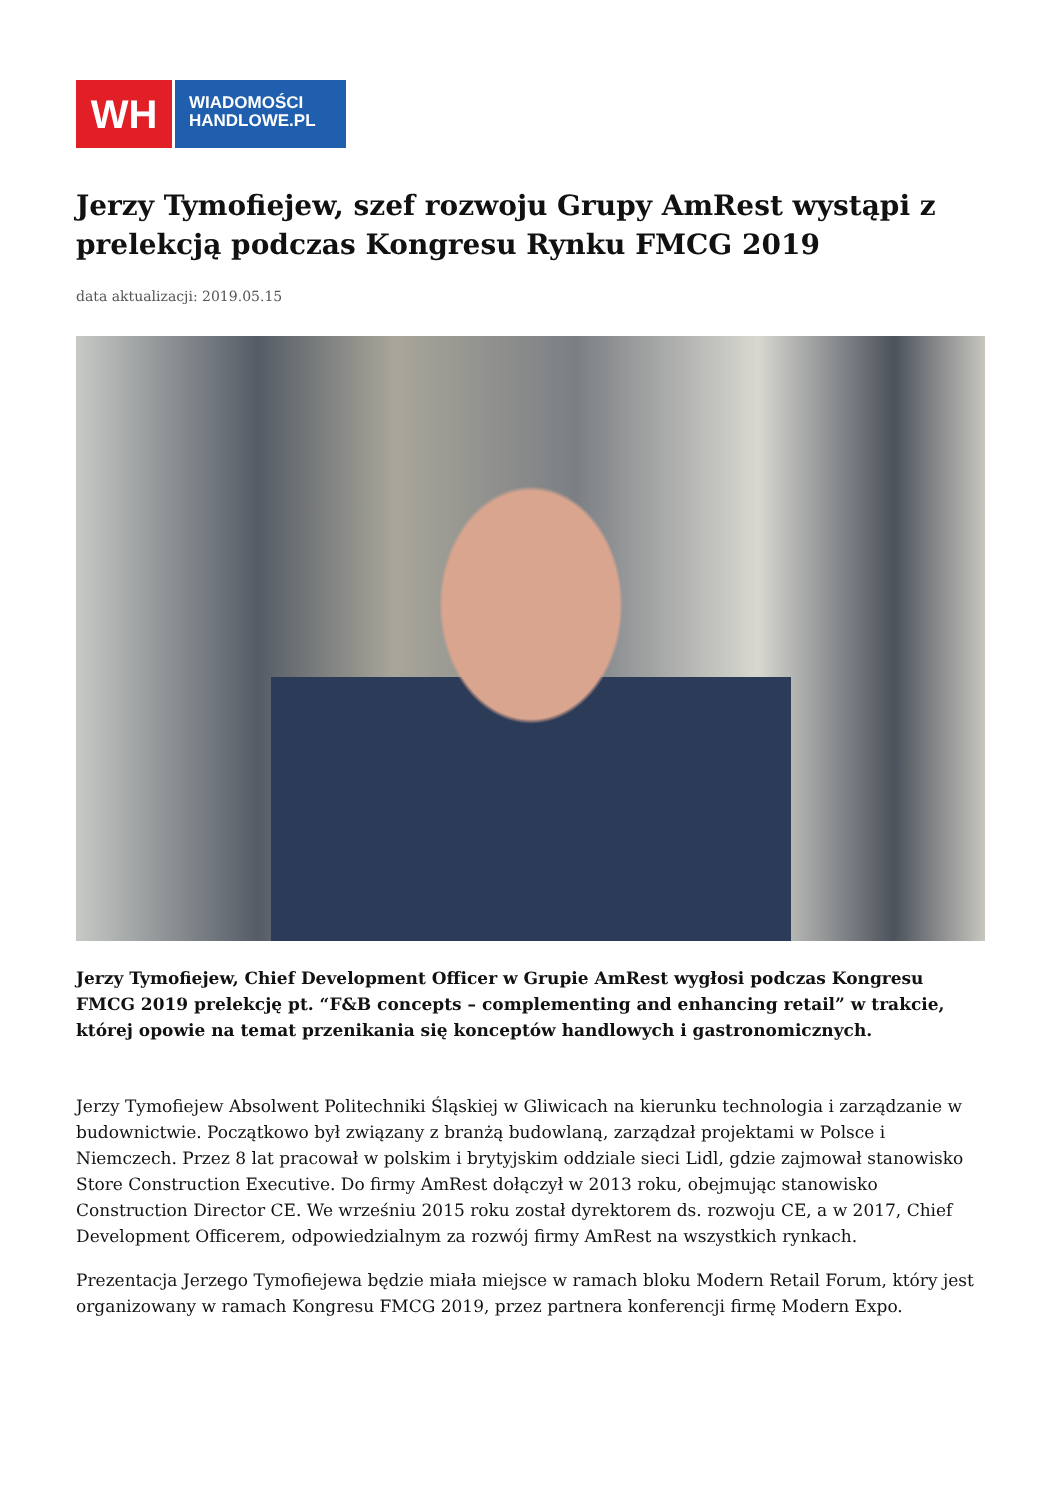WH
WIADOMOŚCI
HANDLOWE.PL
Jerzy Tymofiejew, szef rozwoju Grupy AmRest wystąpi z prelekcją podczas Kongresu Rynku FMCG 2019
data aktualizacji: 2019.05.15
Jerzy Tymofiejew, Chief Development Officer w Grupie AmRest wygłosi podczas Kongresu FMCG 2019 prelekcję pt. “F&B concepts – complementing and enhancing retail” w trakcie, której opowie na temat przenikania się konceptów handlowych i gastronomicznych.
Jerzy Tymofiejew Absolwent Politechniki Śląskiej w Gliwicach na kierunku technologia i zarządzanie w budownictwie. Początkowo był związany z branżą budowlaną, zarządzał projektami w Polsce i Niemczech. Przez 8 lat pracował w polskim i brytyjskim oddziale sieci Lidl, gdzie zajmował stanowisko Store Construction Executive. Do firmy AmRest dołączył w 2013 roku, obejmując stanowisko Construction Director CE. We wrześniu 2015 roku został dyrektorem ds. rozwoju CE, a w 2017, Chief Development Officerem, odpowiedzialnym za rozwój firmy AmRest na wszystkich rynkach.
Prezentacja Jerzego Tymofiejewa będzie miała miejsce w ramach bloku Modern Retail Forum, który jest organizowany w ramach Kongresu FMCG 2019, przez partnera konferencji firmę Modern Expo.